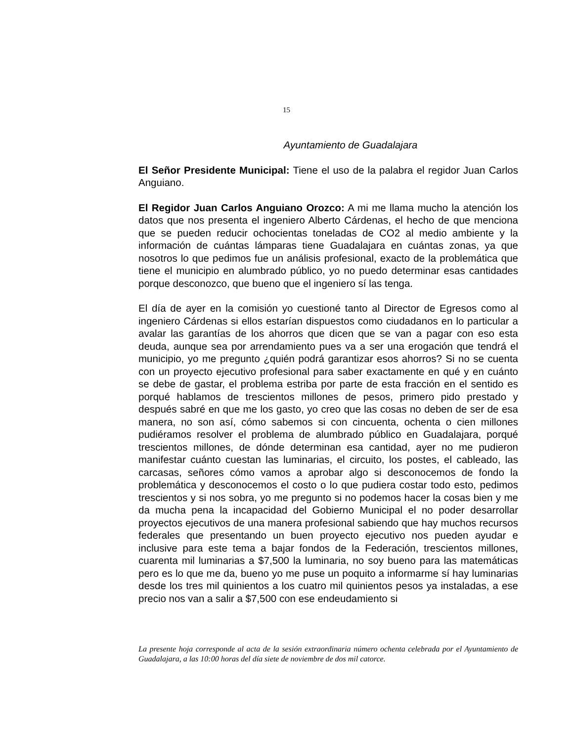15
Ayuntamiento de Guadalajara
El Señor Presidente Municipal: Tiene el uso de la palabra el regidor Juan Carlos Anguiano.
El Regidor Juan Carlos Anguiano Orozco: A mi me llama mucho la atención los datos que nos presenta el ingeniero Alberto Cárdenas, el hecho de que menciona que se pueden reducir ochocientas toneladas de CO2 al medio ambiente y la información de cuántas lámparas tiene Guadalajara en cuántas zonas, ya que nosotros lo que pedimos fue un análisis profesional, exacto de la problemática que tiene el municipio en alumbrado público, yo no puedo determinar esas cantidades porque desconozco, que bueno que el ingeniero sí las tenga.
El día de ayer en la comisión yo cuestioné tanto al Director de Egresos como al ingeniero Cárdenas si ellos estarían dispuestos como ciudadanos en lo particular a avalar las garantías de los ahorros que dicen que se van a pagar con eso esta deuda, aunque sea por arrendamiento pues va a ser una erogación que tendrá el municipio, yo me pregunto ¿quién podrá garantizar esos ahorros? Si no se cuenta con un proyecto ejecutivo profesional para saber exactamente en qué y en cuánto se debe de gastar, el problema estriba por parte de esta fracción en el sentido es porqué hablamos de trescientos millones de pesos, primero pido prestado y después sabré en que me los gasto, yo creo que las cosas no deben de ser de esa manera, no son así, cómo sabemos si con cincuenta, ochenta o cien millones pudiéramos resolver el problema de alumbrado público en Guadalajara, porqué trescientos millones, de dónde determinan esa cantidad, ayer no me pudieron manifestar cuánto cuestan las luminarias, el circuito, los postes, el cableado, las carcasas, señores cómo vamos a aprobar algo si desconocemos de fondo la problemática y desconocemos el costo o lo que pudiera costar todo esto, pedimos trescientos y si nos sobra, yo me pregunto si no podemos hacer la cosas bien y me da mucha pena la incapacidad del Gobierno Municipal el no poder desarrollar proyectos ejecutivos de una manera profesional sabiendo que hay muchos recursos federales que presentando un buen proyecto ejecutivo nos pueden ayudar e inclusive para este tema a bajar fondos de la Federación, trescientos millones, cuarenta mil luminarias a $7,500 la luminaria, no soy bueno para las matemáticas pero es lo que me da, bueno yo me puse un poquito a informarme sí hay luminarias desde los tres mil quinientos a los cuatro mil quinientos pesos ya instaladas, a ese precio nos van a salir a $7,500 con ese endeudamiento si
La presente hoja corresponde al acta de la sesión extraordinaria número ochenta celebrada por el Ayuntamiento de Guadalajara, a las 10:00 horas del día siete de noviembre de dos mil catorce.